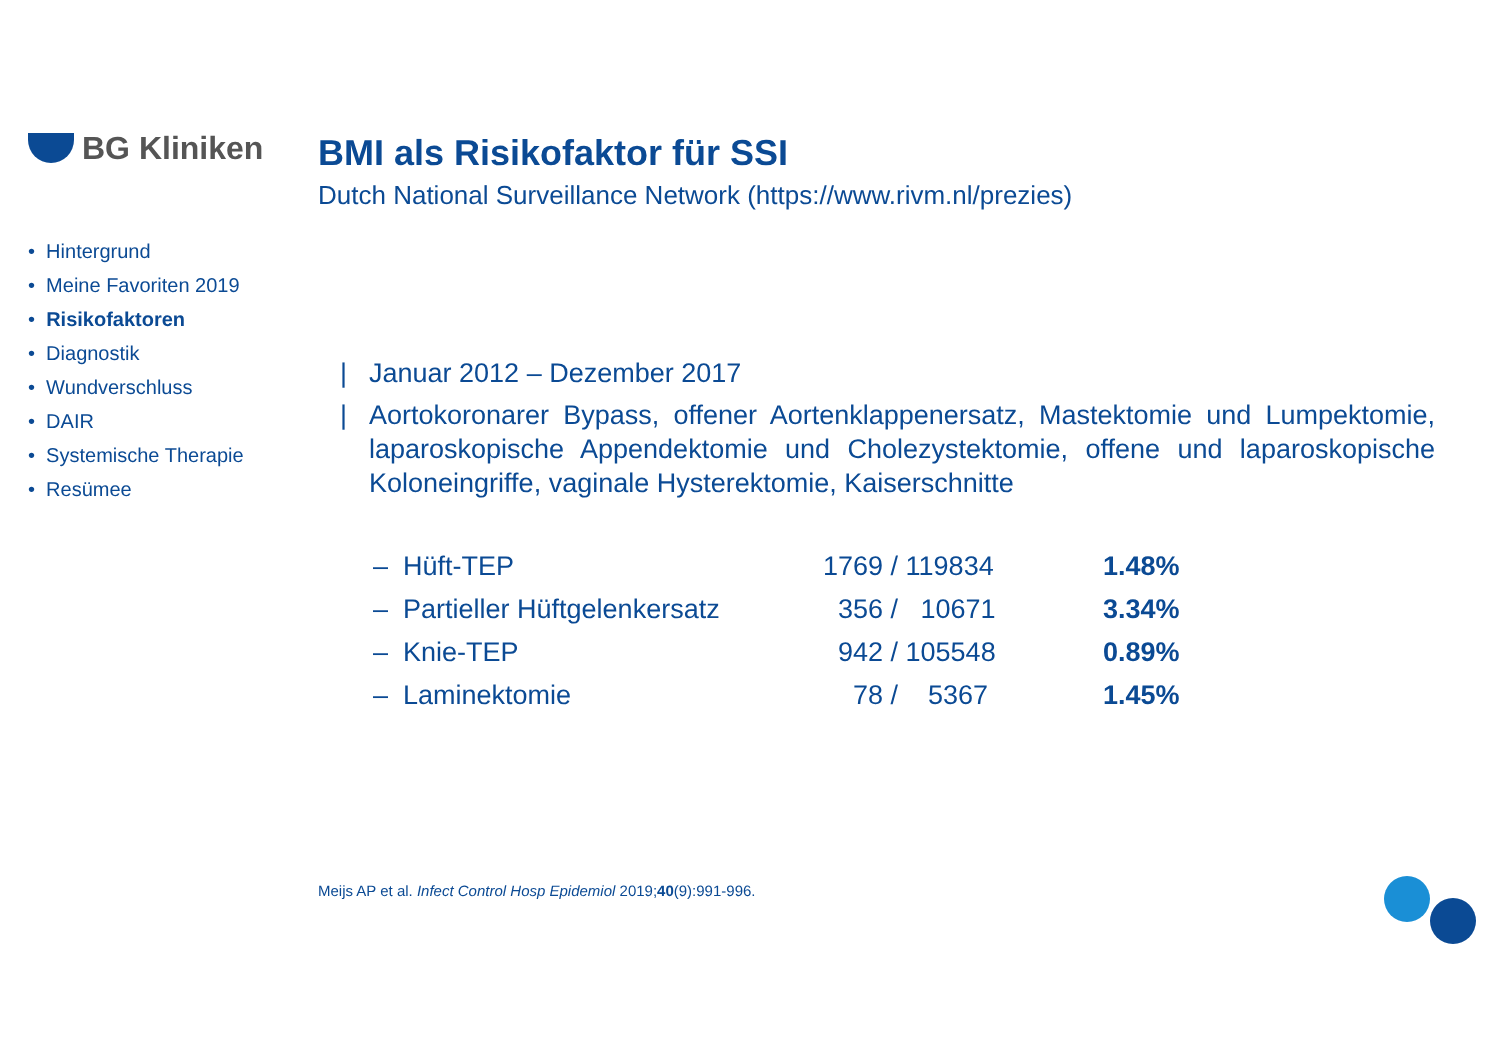BG Kliniken
• Hintergrund
• Meine Favoriten 2019
• Risikofaktoren
• Diagnostik
• Wundverschluss
• DAIR
• Systemische Therapie
• Resümee
BMI als Risikofaktor für SSI
Dutch National Surveillance Network (https://www.rivm.nl/prezies)
| Januar 2012 – Dezember 2017
| Aortokoronarer Bypass, offener Aortenklappenersatz, Mastektomie und Lumpektomie, laparoskopische Appendektomie und Cholezystektomie, offene und laparoskopische Koloneingriffe, vaginale Hysterektomie, Kaiserschnitte
| – Hüft-TEP | 1769 / 119834 | 1.48% |
| – Partieller Hüftgelenkersatz | 356 / 10671 | 3.34% |
| – Knie-TEP | 942 / 105548 | 0.89% |
| – Laminektomie | 78 / 5367 | 1.45% |
Meijs AP et al. Infect Control Hosp Epidemiol 2019;40(9):991-996.